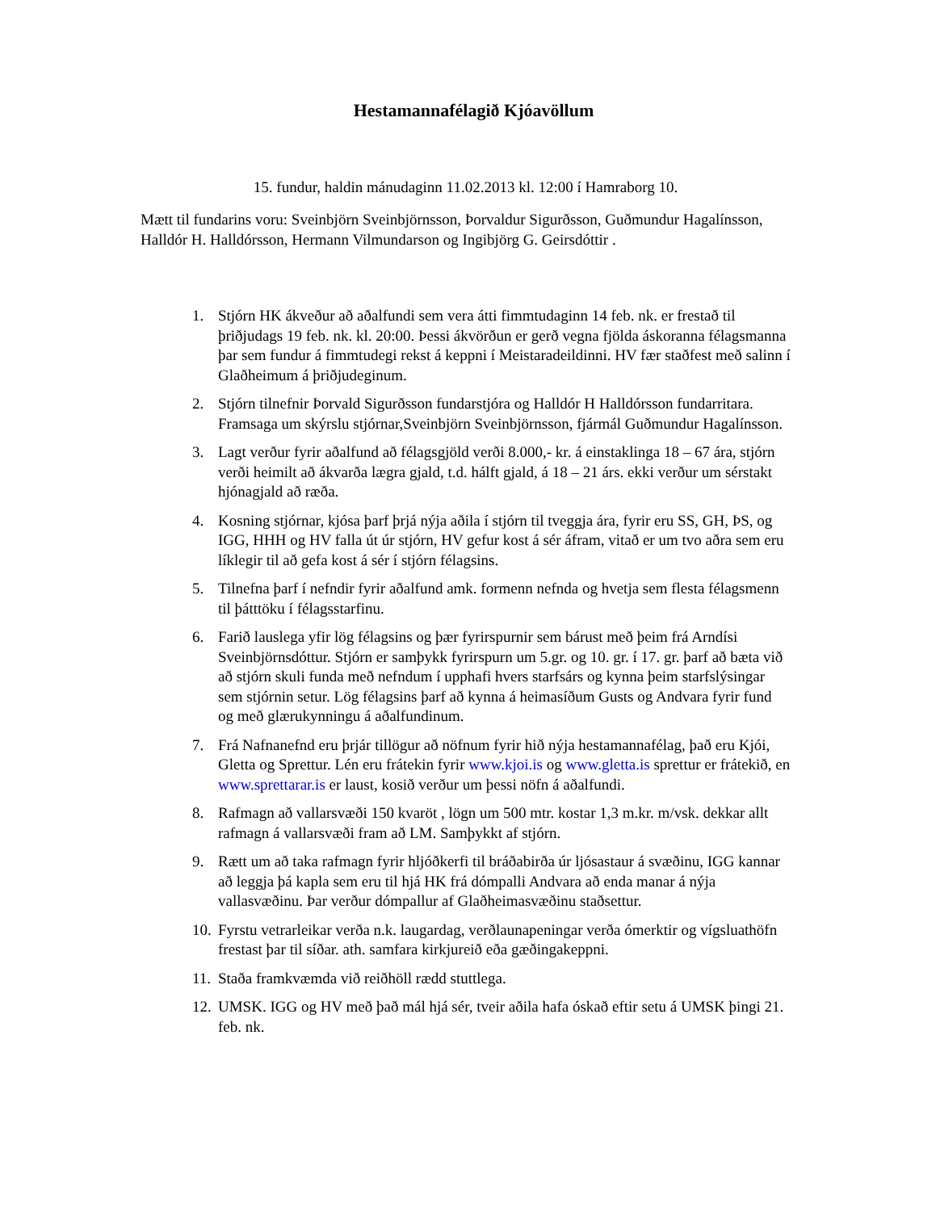Hestamannafélagið Kjóavöllum
15. fundur, haldin mánudaginn 11.02.2013 kl. 12:00 í Hamraborg 10.
Mætt til fundarins voru: Sveinbjörn Sveinbjörnsson, Þorvaldur Sigurðsson, Guðmundur Hagalínsson, Halldór H. Halldórsson, Hermann Vilmundarson og Ingibjörg G. Geirsdóttir .
1. Stjórn HK ákveður að aðalfundi sem vera átti fimmtudaginn 14 feb. nk. er frestað til þriðjudags 19 feb. nk. kl. 20:00. Þessi ákvörðun er gerð vegna fjölda áskoranna félagsmanna þar sem fundur á fimmtudegi rekst á keppni í Meistaradeildinni. HV fær staðfest með salinn í Glaðheimum á þriðjudeginum.
2. Stjórn tilnefnir Þorvald Sigurðsson fundarstjóra og Halldór H Halldórsson fundarritara. Framsaga um skýrslu stjórnar,Sveinbjörn Sveinbjörnsson, fjármál Guðmundur Hagalínsson.
3. Lagt verður fyrir aðalfund að félagsgjöld verði 8.000,- kr. á einstaklinga 18 – 67 ára, stjórn verði heimilt að ákvarða lægra gjald, t.d. hálft gjald, á 18 – 21 árs. ekki verður um sérstakt hjónagjald að ræða.
4. Kosning stjórnar, kjósa þarf þrjá nýja aðila í stjórn til tveggja ára, fyrir eru SS, GH, ÞS, og IGG, HHH og HV falla út úr stjórn, HV gefur kost á sér áfram, vitað er um tvo aðra sem eru líklegir til að gefa kost á sér í stjórn félagsins.
5. Tilnefna þarf í nefndir fyrir aðalfund amk. formenn nefnda og hvetja sem flesta félagsmenn til þátttöku í félagsstarfinu.
6. Farið lauslega yfir lög félagsins og þær fyrirspurnir sem bárust með þeim frá Arndísi Sveinbjörnsdóttur. Stjórn er samþykk fyrirspurn um 5.gr. og 10. gr. í 17. gr. þarf að bæta við að stjórn skuli funda með nefndum í upphafi hvers starfsárs og kynna þeim starfslýsingar sem stjórnin setur. Lög félagsins þarf að kynna á heimasíðum Gusts og Andvara fyrir fund og með glærukynningu á aðalfundinum.
7. Frá Nafnanefnd eru þrjár tillögur að nöfnum fyrir hið nýja hestamannafélag, það eru Kjói, Gletta og Sprettur. Lén eru frátekin fyrir www.kjoi.is og www.gletta.is sprettur er frátekið, en www.sprettarar.is er laust, kosið verður um þessi nöfn á aðalfundi.
8. Rafmagn að vallarsvæði 150 kvaröt , lögn um 500 mtr. kostar 1,3 m.kr. m/vsk. dekkar allt rafmagn á vallarsvæði fram að LM. Samþykkt af stjórn.
9. Rætt um að taka rafmagn fyrir hljóðkerfi til bráðabirða úr ljósastaur á svæðinu, IGG kannar að leggja þá kapla sem eru til hjá HK frá dómpalli Andvara að enda manar á nýja vallasvæðinu. Þar verður dómpallur af Glaðheimasvæðinu staðsettur.
10. Fyrstu vetrarleikar verða n.k. laugardag, verðlaunapeningar verða ómerktir og vígsluathöfn frestast þar til síðar. ath. samfara kirkjureið eða gæðingakeppni.
11. Staða framkvæmda við reiðhöll rædd stuttlega.
12. UMSK. IGG og HV með það mál hjá sér, tveir aðila hafa óskað eftir setu á UMSK þingi 21. feb. nk.